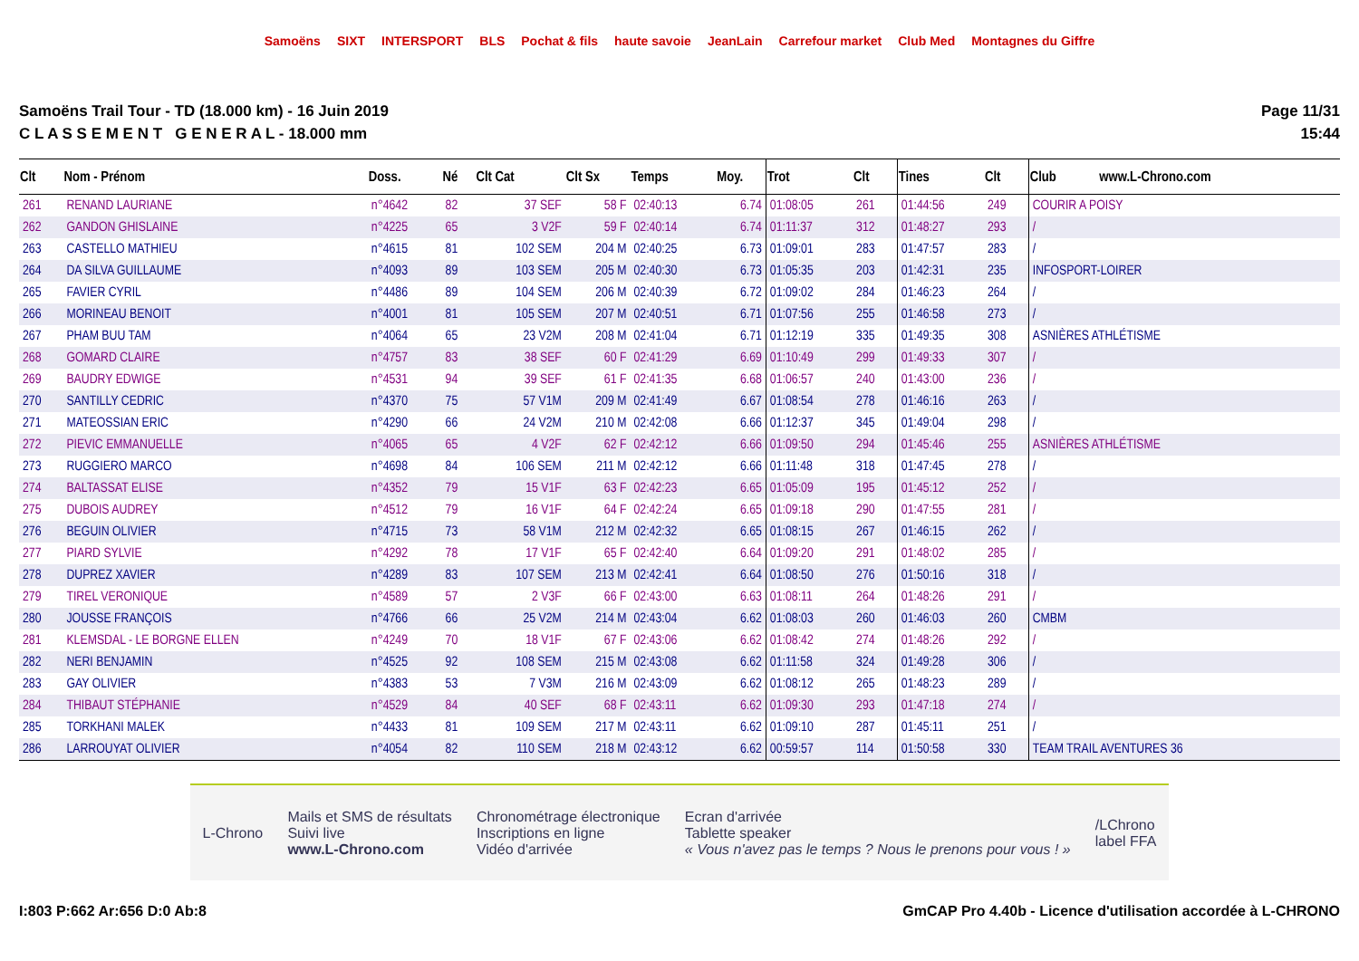Samoëns SIXT INTERSPORT BLS Pochat & fils haute savoie JeanLain Carrefour market Club Med Montagnes du Giffre
Samoëns Trail Tour - TD (18.000 km) - 16 Juin 2019
C L A S S E M E N T G E N E R A L - 18.000 mm
Page 11/31
15:44
| Clt | Nom - Prénom | Doss. | Né | Clt Cat | Clt Sx | Temps | Moy. | Trot | Clt | Tines | Clt | Club www.L-Chrono.com |
| --- | --- | --- | --- | --- | --- | --- | --- | --- | --- | --- | --- | --- |
| 261 | RENAND LAURIANE | n°4642 | 82 | 37 SEF | 58 F | 02:40:13 | 6.74 | 01:08:05 | 261 | 01:44:56 | 249 | COURIR A POISY |
| 262 | GANDON GHISLAINE | n°4225 | 65 | 3 V2F | 59 F | 02:40:14 | 6.74 | 01:11:37 | 312 | 01:48:27 | 293 | / |
| 263 | CASTELLO MATHIEU | n°4615 | 81 | 102 SEM | 204 M | 02:40:25 | 6.73 | 01:09:01 | 283 | 01:47:57 | 283 | / |
| 264 | DA SILVA GUILLAUME | n°4093 | 89 | 103 SEM | 205 M | 02:40:30 | 6.73 | 01:05:35 | 203 | 01:42:31 | 235 | INFOSPORT-LOIRER |
| 265 | FAVIER CYRIL | n°4486 | 89 | 104 SEM | 206 M | 02:40:39 | 6.72 | 01:09:02 | 284 | 01:46:23 | 264 | / |
| 266 | MORINEAU BENOIT | n°4001 | 81 | 105 SEM | 207 M | 02:40:51 | 6.71 | 01:07:56 | 255 | 01:46:58 | 273 | / |
| 267 | PHAM BUU TAM | n°4064 | 65 | 23 V2M | 208 M | 02:41:04 | 6.71 | 01:12:19 | 335 | 01:49:35 | 308 | ASNIÈRES ATHLÉTISME |
| 268 | GOMARD CLAIRE | n°4757 | 83 | 38 SEF | 60 F | 02:41:29 | 6.69 | 01:10:49 | 299 | 01:49:33 | 307 | / |
| 269 | BAUDRY EDWIGE | n°4531 | 94 | 39 SEF | 61 F | 02:41:35 | 6.68 | 01:06:57 | 240 | 01:43:00 | 236 | / |
| 270 | SANTILLY CEDRIC | n°4370 | 75 | 57 V1M | 209 M | 02:41:49 | 6.67 | 01:08:54 | 278 | 01:46:16 | 263 | / |
| 271 | MATEOSSIAN ERIC | n°4290 | 66 | 24 V2M | 210 M | 02:42:08 | 6.66 | 01:12:37 | 345 | 01:49:04 | 298 | / |
| 272 | PIEVIC EMMANUELLE | n°4065 | 65 | 4 V2F | 62 F | 02:42:12 | 6.66 | 01:09:50 | 294 | 01:45:46 | 255 | ASNIÈRES ATHLÉTISME |
| 273 | RUGGIERO MARCO | n°4698 | 84 | 106 SEM | 211 M | 02:42:12 | 6.66 | 01:11:48 | 318 | 01:47:45 | 278 | / |
| 274 | BALTASSAT ELISE | n°4352 | 79 | 15 V1F | 63 F | 02:42:23 | 6.65 | 01:05:09 | 195 | 01:45:12 | 252 | / |
| 275 | DUBOIS AUDREY | n°4512 | 79 | 16 V1F | 64 F | 02:42:24 | 6.65 | 01:09:18 | 290 | 01:47:55 | 281 | / |
| 276 | BEGUIN OLIVIER | n°4715 | 73 | 58 V1M | 212 M | 02:42:32 | 6.65 | 01:08:15 | 267 | 01:46:15 | 262 | / |
| 277 | PIARD SYLVIE | n°4292 | 78 | 17 V1F | 65 F | 02:42:40 | 6.64 | 01:09:20 | 291 | 01:48:02 | 285 | / |
| 278 | DUPREZ XAVIER | n°4289 | 83 | 107 SEM | 213 M | 02:42:41 | 6.64 | 01:08:50 | 276 | 01:50:16 | 318 | / |
| 279 | TIREL VERONIQUE | n°4589 | 57 | 2 V3F | 66 F | 02:43:00 | 6.63 | 01:08:11 | 264 | 01:48:26 | 291 | / |
| 280 | JOUSSE FRANÇOIS | n°4766 | 66 | 25 V2M | 214 M | 02:43:04 | 6.62 | 01:08:03 | 260 | 01:46:03 | 260 | CMBM |
| 281 | KLEMSDAL - LE BORGNE ELLEN | n°4249 | 70 | 18 V1F | 67 F | 02:43:06 | 6.62 | 01:08:42 | 274 | 01:48:26 | 292 | / |
| 282 | NERI BENJAMIN | n°4525 | 92 | 108 SEM | 215 M | 02:43:08 | 6.62 | 01:11:58 | 324 | 01:49:28 | 306 | / |
| 283 | GAY OLIVIER | n°4383 | 53 | 7 V3M | 216 M | 02:43:09 | 6.62 | 01:08:12 | 265 | 01:48:23 | 289 | / |
| 284 | THIBAUT STÉPHANIE | n°4529 | 84 | 40 SEF | 68 F | 02:43:11 | 6.62 | 01:09:30 | 293 | 01:47:18 | 274 | / |
| 285 | TORKHANI MALEK | n°4433 | 81 | 109 SEM | 217 M | 02:43:11 | 6.62 | 01:09:10 | 287 | 01:45:11 | 251 | / |
| 286 | LARROUYAT OLIVIER | n°4054 | 82 | 110 SEM | 218 M | 02:43:12 | 6.62 | 00:59:57 | 114 | 01:50:58 | 330 | TEAM TRAIL AVENTURES 36 |
L-Chrono
Mails et SMS de résultats
Suivi live
www.L-Chrono.com
Chronométrage électronique
Inscriptions en ligne
Vidéo d'arrivée
Ecran d'arrivée
Tablette speaker
« Vous n'avez pas le temps ? Nous le prenons pour vous ! »
/LChrono
label FFA
I:803 P:662 Ar:656 D:0 Ab:8 GmCAP Pro 4.40b - Licence d'utilisation accordée à L-CHRONO